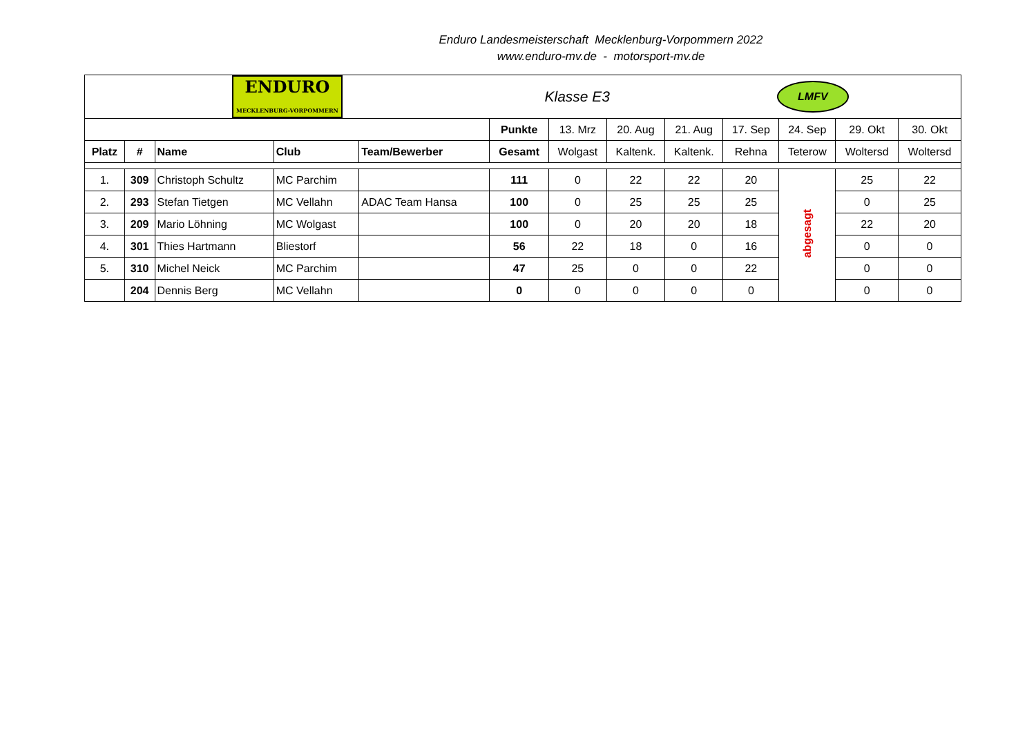Enduro Landesmeisterschaft Mecklenburg-Vorpommern 2022
www.enduro-mv.de - motorsport-mv.de
| ENDURO MECKLENBURG-VORPOMMERN | | | | | Klasse E3 | | | LMFV | | | | |
| | | | | | Punkte | 13. Mrz | 20. Aug | 21. Aug | 17. Sep | 24. Sep | 29. Okt | 30. Okt |
| Platz | # | Name | Club | Team/Bewerber | Gesamt | Wolgast | Kaltenk. | Kaltenk. | Rehna | Teterow | Woltersd | Woltersd |
| 1. | 309 | Christoph Schultz | MC Parchim | | 111 | 0 | 22 | 22 | 20 | abgesagt | 25 | 22 |
| 2. | 293 | Stefan Tietgen | MC Vellahn | ADAC Team Hansa | 100 | 0 | 25 | 25 | 25 | | 0 | 25 |
| 3. | 209 | Mario Löhning | MC Wolgast | | 100 | 0 | 20 | 20 | 18 | | 22 | 20 |
| 4. | 301 | Thies Hartmann | Bliestorf | | 56 | 22 | 18 | 0 | 16 | | 0 | 0 |
| 5. | 310 | Michel Neick | MC Parchim | | 47 | 25 | 0 | 0 | 22 | | 0 | 0 |
| | 204 | Dennis Berg | MC Vellahn | | 0 | 0 | 0 | 0 | 0 | | 0 | 0 |